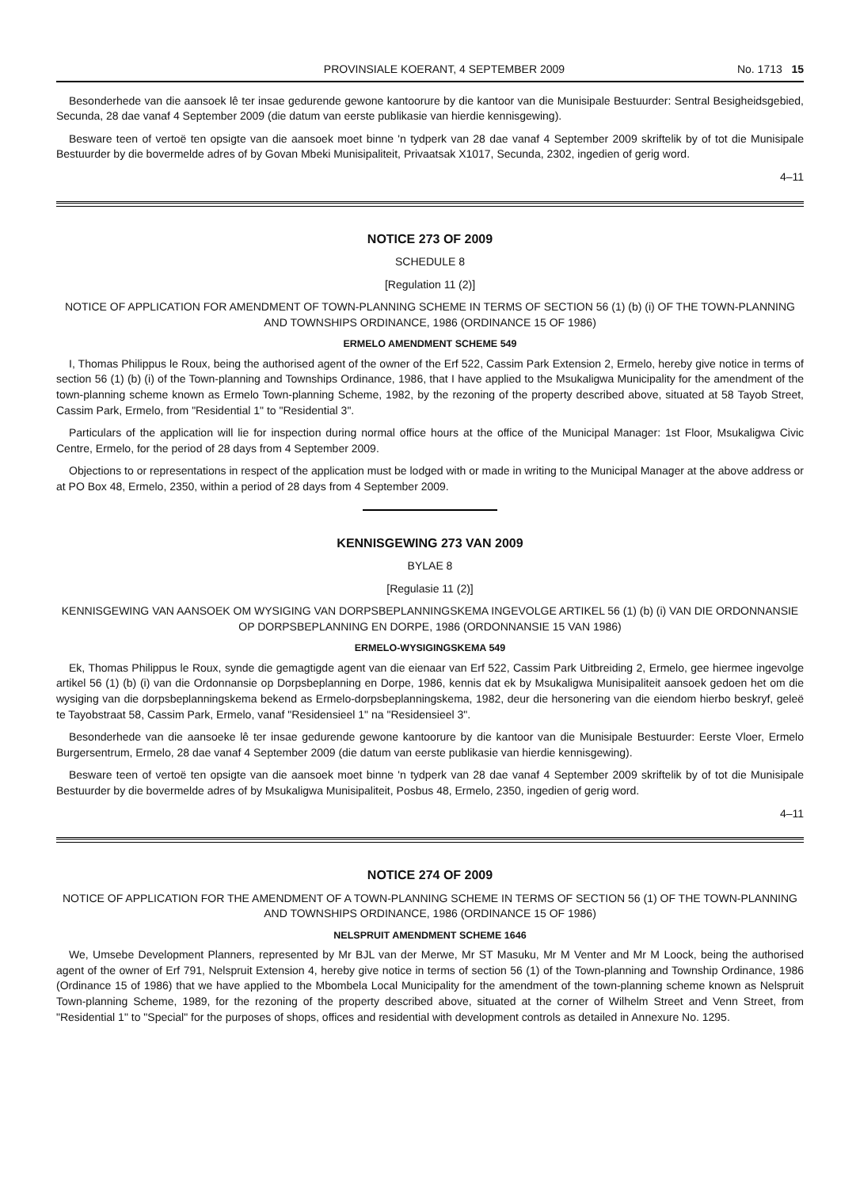PROVINSIALE KOERANT, 4 SEPTEMBER 2009 No. 1713 15
Besonderhede van die aansoek lê ter insae gedurende gewone kantoorure by die kantoor van die Munisipale Bestuurder: Sentral Besigheidsgebied, Secunda, 28 dae vanaf 4 September 2009 (die datum van eerste publikasie van hierdie kennisgewing).
Besware teen of vertoë ten opsigte van die aansoek moet binne 'n tydperk van 28 dae vanaf 4 September 2009 skriftelik by of tot die Munisipale Bestuurder by die bovermelde adres of by Govan Mbeki Munisipaliteit, Privaatsak X1017, Secunda, 2302, ingedien of gerig word.
4–11
NOTICE 273 OF 2009
SCHEDULE 8
[Regulation 11 (2)]
NOTICE OF APPLICATION FOR AMENDMENT OF TOWN-PLANNING SCHEME IN TERMS OF SECTION 56 (1) (b) (i) OF THE TOWN-PLANNING AND TOWNSHIPS ORDINANCE, 1986 (ORDINANCE 15 OF 1986)
ERMELO AMENDMENT SCHEME 549
I, Thomas Philippus le Roux, being the authorised agent of the owner of the Erf 522, Cassim Park Extension 2, Ermelo, hereby give notice in terms of section 56 (1) (b) (i) of the Town-planning and Townships Ordinance, 1986, that I have applied to the Msukaligwa Municipality for the amendment of the town-planning scheme known as Ermelo Town-planning Scheme, 1982, by the rezoning of the property described above, situated at 58 Tayob Street, Cassim Park, Ermelo, from "Residential 1" to "Residential 3".
Particulars of the application will lie for inspection during normal office hours at the office of the Municipal Manager: 1st Floor, Msukaligwa Civic Centre, Ermelo, for the period of 28 days from 4 September 2009.
Objections to or representations in respect of the application must be lodged with or made in writing to the Municipal Manager at the above address or at PO Box 48, Ermelo, 2350, within a period of 28 days from 4 September 2009.
KENNISGEWING 273 VAN 2009
BYLAE 8
[Regulasie 11 (2)]
KENNISGEWING VAN AANSOEK OM WYSIGING VAN DORPSBEPLANNINGSKEMA INGEVOLGE ARTIKEL 56 (1) (b) (i) VAN DIE ORDONNANSIE OP DORPSBEPLANNING EN DORPE, 1986 (ORDONNANSIE 15 VAN 1986)
ERMELO-WYSIGINGSKEMA 549
Ek, Thomas Philippus le Roux, synde die gemagtigde agent van die eienaar van Erf 522, Cassim Park Uitbreiding 2, Ermelo, gee hiermee ingevolge artikel 56 (1) (b) (i) van die Ordonnansie op Dorpsbeplanning en Dorpe, 1986, kennis dat ek by Msukaligwa Munisipaliteit aansoek gedoen het om die wysiging van die dorpsbeplanningskema bekend as Ermelo-dorpsbeplanningskema, 1982, deur die hersonering van die eiendom hierbo beskryf, geleë te Tayobstraat 58, Cassim Park, Ermelo, vanaf "Residensieel 1" na "Residensieel 3".
Besonderhede van die aansoeke lê ter insae gedurende gewone kantoorure by die kantoor van die Munisipale Bestuurder: Eerste Vloer, Ermelo Burgersentrum, Ermelo, 28 dae vanaf 4 September 2009 (die datum van eerste publikasie van hierdie kennisgewing).
Besware teen of vertoë ten opsigte van die aansoek moet binne 'n tydperk van 28 dae vanaf 4 September 2009 skriftelik by of tot die Munisipale Bestuurder by die bovermelde adres of by Msukaligwa Munisipaliteit, Posbus 48, Ermelo, 2350, ingedien of gerig word.
4–11
NOTICE 274 OF 2009
NOTICE OF APPLICATION FOR THE AMENDMENT OF A TOWN-PLANNING SCHEME IN TERMS OF SECTION 56 (1) OF THE TOWN-PLANNING AND TOWNSHIPS ORDINANCE, 1986 (ORDINANCE 15 OF 1986)
NELSPRUIT AMENDMENT SCHEME 1646
We, Umsebe Development Planners, represented by Mr BJL van der Merwe, Mr ST Masuku, Mr M Venter and Mr M Loock, being the authorised agent of the owner of Erf 791, Nelspruit Extension 4, hereby give notice in terms of section 56 (1) of the Town-planning and Township Ordinance, 1986 (Ordinance 15 of 1986) that we have applied to the Mbombela Local Municipality for the amendment of the town-planning scheme known as Nelspruit Town-planning Scheme, 1989, for the rezoning of the property described above, situated at the corner of Wilhelm Street and Venn Street, from "Residential 1" to "Special" for the purposes of shops, offices and residential with development controls as detailed in Annexure No. 1295.